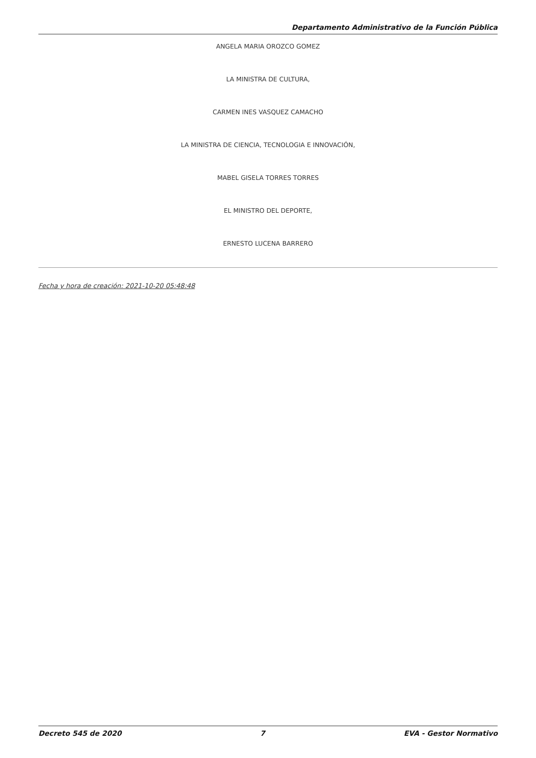Departamento Administrativo de la Función Pública
ANGELA MARIA OROZCO GOMEZ
LA MINISTRA DE CULTURA,
CARMEN INES VASQUEZ CAMACHO
LA MINISTRA DE CIENCIA, TECNOLOGIA E INNOVACIÓN,
MABEL GISELA TORRES TORRES
EL MINISTRO DEL DEPORTE,
ERNESTO LUCENA BARRERO
Fecha y hora de creación: 2021-10-20 05:48:48
Decreto 545 de 2020 7 EVA - Gestor Normativo